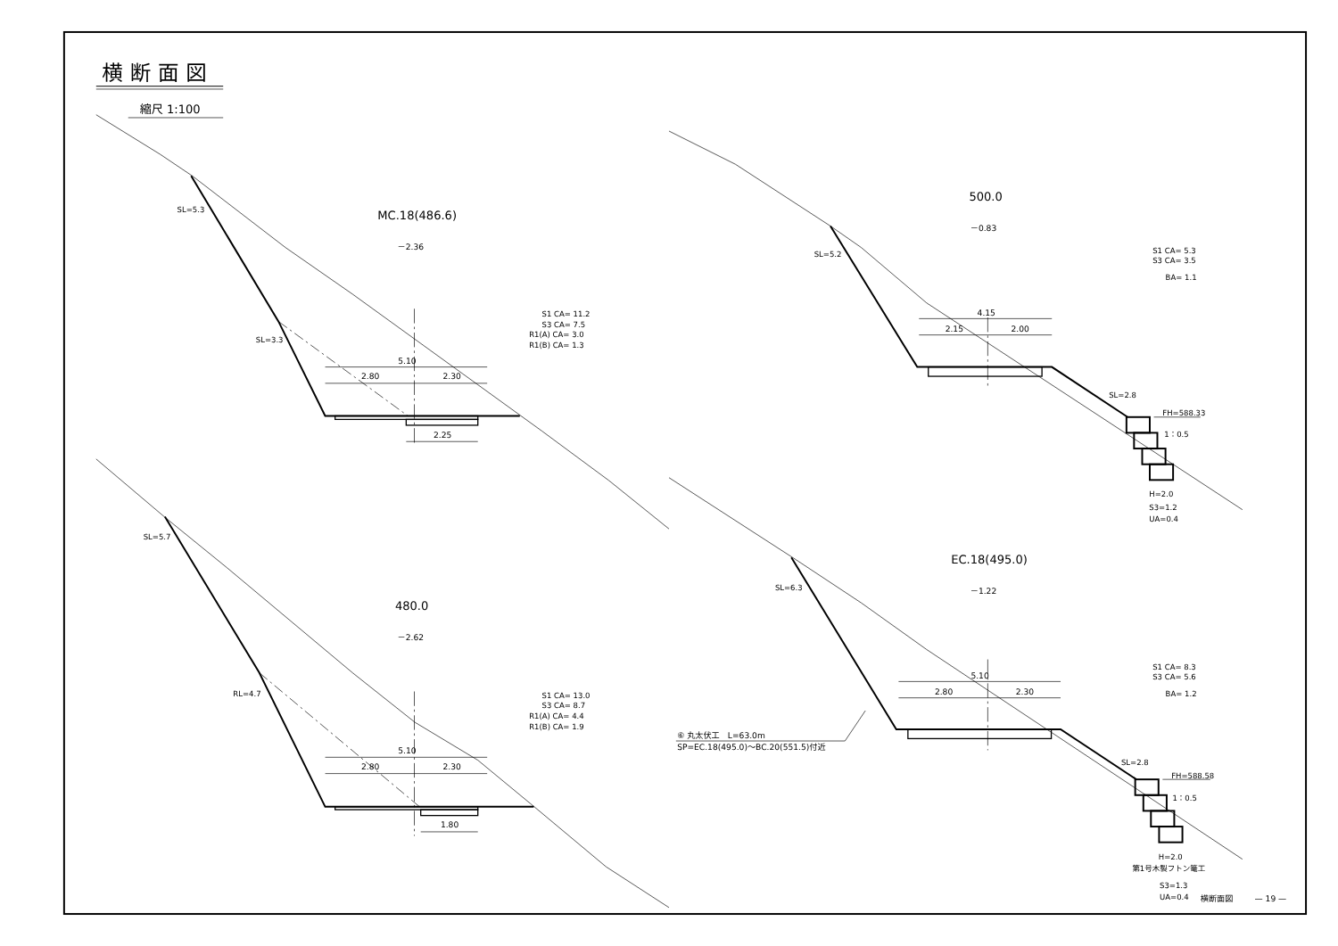横断面図
縮尺 1:100
SL=5.3
MC.18(486.6)
－2.36
S1 CA= 11.2
S3 CA= 7.5
R1(A) CA= 3.0
R1(B) CA= 1.3
SL=3.3
5.10
2.80
2.30
2.25
500.0
－0.83
SL=5.2
S1 CA= 5.3
S3 CA= 3.5
BA= 1.1
4.15
2.15
2.00
SL=2.8
FH=588.33
1：0.5
H=2.0
S3=1.2
UA=0.4
SL=5.7
480.0
－2.62
S1 CA= 13.0
S3 CA= 8.7
R1(A) CA= 4.4
R1(B) CA= 1.9
RL=4.7
5.10
2.80
2.30
1.80
EC.18(495.0)
－1.22
SL=6.3
S1 CA= 8.3
S3 CA= 5.6
BA= 1.2
5.10
2.80
2.30
⑥ 丸太伏工　L=63.0m
SP=EC.18(495.0)～BC.20(551.5)付近
SL=2.8
FH=588.58
1：0.5
H=2.0
第1号木製フトン篭工
S3=1.3
UA=0.4
横断面図
— 19 —